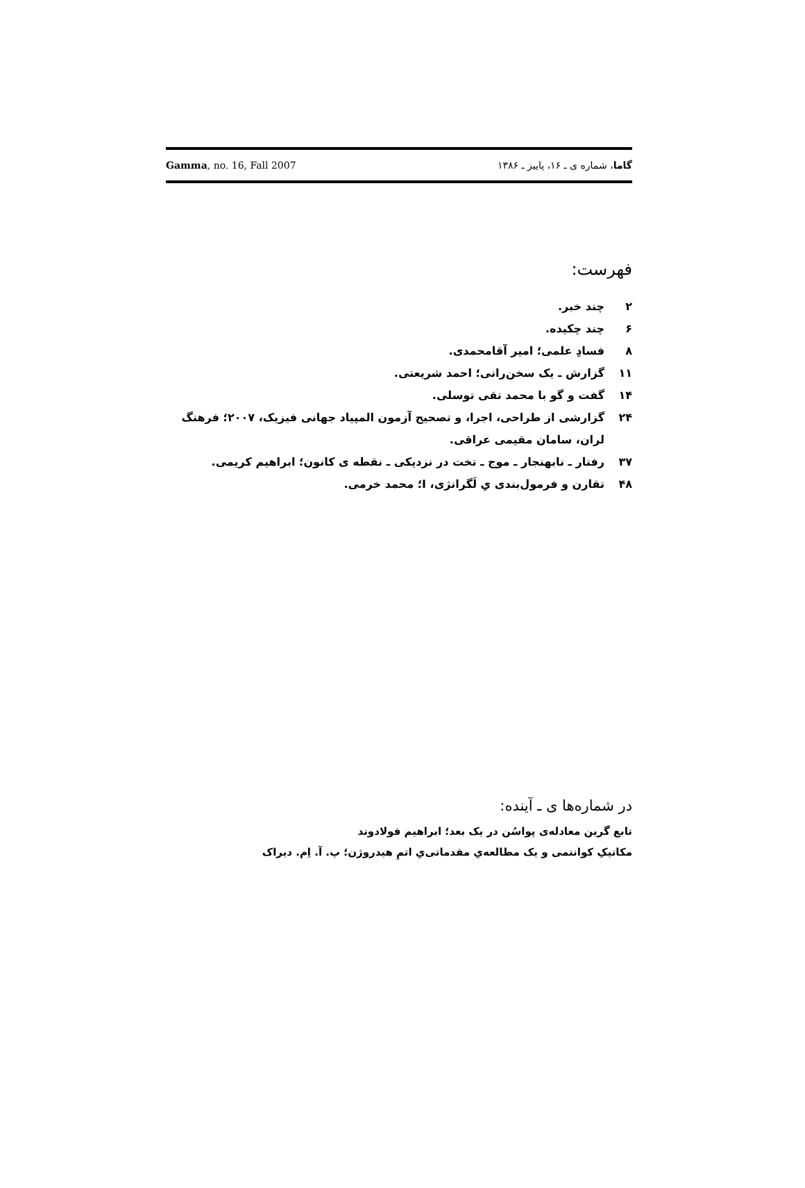Gamma, no. 16, Fall 2007 گاما، شماره ی ـ ۱۶، پاییز ـ ۱۳۸۶
فهرست:
۲ چند خبر.
۶ چند چکیده.
۸ فسادِ علمی؛ امیر آقامحمدی.
۱۱ گزارش ـ یک سخن‌رانی؛ احمد شریعتی.
۱۴ گفت و گو با محمد تقی توسلی.
۲۴ گزارشی از طراحی، اجرا، و تصحیح آزمون المپیاد جهانی فیزیک، ۲۰۰۷؛ فرهنگ لران، سامان مقیمی عراقی.
۳۷ رفتار ـ نابهنجار ـ موج ـ تخت در نزدیکی ـ نقطه ی کانون؛ ابراهیم کریمی.
۴۸ تقارن و فرمول‌بندی یِ لَگرانژی، I؛ محمد خرمی.
در شماره‌ها ی ـ آینده:
تابع گرین معادله‌ی پواسُن در یک بعد؛ ابراهیم فولادوند
مکانیکِ کوانتمی و یک مطالعه‌یِ مقدماتی‌یِ اتمِ هیدروژن؛ پ. آ. اِم. دیراک